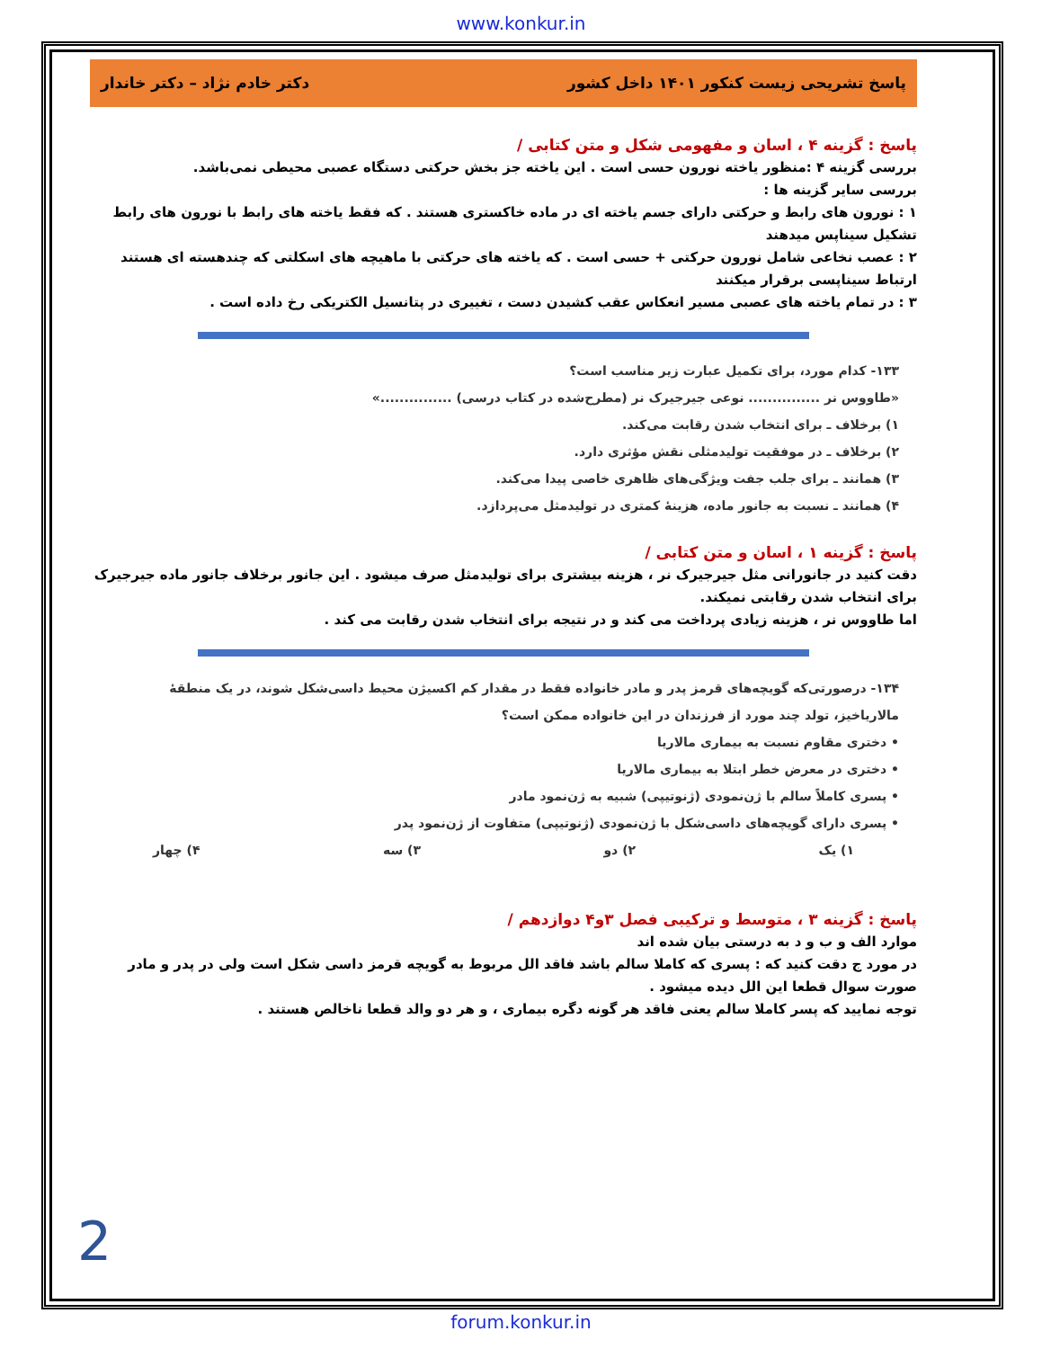www.konkur.in
پاسخ تشریحی زیست کنکور ۱۴۰۱ داخل کشور دکتر خادم نژاد – دکتر خاندار
پاسخ : گزینه ۴ ، اسان و مفهومی شکل و متن کتابی /
بررسی گزینه ۴ :منظور یاخته نورون حسی است . این یاخته جز بخش حرکتی دستگاه عصبی محیطی نمی‌باشد.
بررسی سایر گزینه ها :
۱ : نورون های رابط و حرکتی دارای جسم یاخته ای در ماده خاکستری هستند . که فقط یاخته های رابط با نورون های رابط تشکیل سیناپس میدهند
۲ : عصب نخاعی شامل نورون حرکتی + حسی است . که یاخته های حرکتی با ماهیچه های اسکلتی که چندهسته ای هستند ارتباط سیناپسی برقرار میکنند
۳ : در تمام یاخته های عصبی مسیر انعکاس عقب کشیدن دست ، تغییری در پتانسیل الکتریکی رخ داده است .
۱۳۳- کدام مورد، برای تکمیل عبارت زیر مناسب است؟
«طاووس نر ............... نوعی جیرجیرک نر (مطرح‌شده در کتاب درسی) ...............»
۱) برخلاف ـ برای انتخاب شدن رقابت می‌کند.
۲) برخلاف ـ در موفقیت تولیدمثلی نقش مؤثری دارد.
۳) همانند ـ برای جلب جفت ویژگی‌های ظاهری خاصی پیدا می‌کند.
۴) همانند ـ نسبت به جانور ماده، هزینهٔ کمتری در تولیدمثل می‌پردازد.
پاسخ : گزینه ۱ ، اسان و متن کتابی /
دقت کنید در جانورانی مثل جیرجیرک نر ، هزینه بیشتری برای تولیدمثل صرف میشود . این جانور برخلاف جانور ماده جیرجیرک برای انتخاب شدن رقابتی نمیکند.
اما طاووس نر ، هزینه زیادی پرداخت می کند و در نتیجه برای انتخاب شدن رقابت می کند .
۱۳۴- درصورتی‌که گویچه‌های قرمز پدر و مادر خانواده فقط در مقدار کم اکسیژن محیط داسی‌شکل شوند، در یک منطقهٔ مالاریاخیز، تولد چند مورد از فرزندان در این خانواده ممکن است؟
• دختری مقاوم نسبت به بیماری مالاریا
• دختری در معرض خطر ابتلا به بیماری مالاریا
• پسری کاملاً سالم با ژن‌نمودی (ژنوتیپی) شبیه به ژن‌نمود مادر
• پسری دارای گویچه‌های داسی‌شکل با ژن‌نمودی (ژنوتیپی) متفاوت از ژن‌نمود پدر
۱) یک ۲) دو ۳) سه ۴) چهار
پاسخ : گزینه ۳ ، متوسط و ترکیبی فصل ۳و۴ دوازدهم /
موارد الف و ب و د به درستی بیان شده اند
در مورد ج دقت کنید که : پسری که کاملا سالم باشد فاقد الل مربوط به گویچه قرمز داسی شکل است ولی در پدر و مادر صورت سوال قطعا این الل دیده میشود .
توجه نمایید که پسر کاملا سالم یعنی فاقد هر گونه دگره بیماری ، و هر دو والد قطعا ناخالص هستند .
2
forum.konkur.in